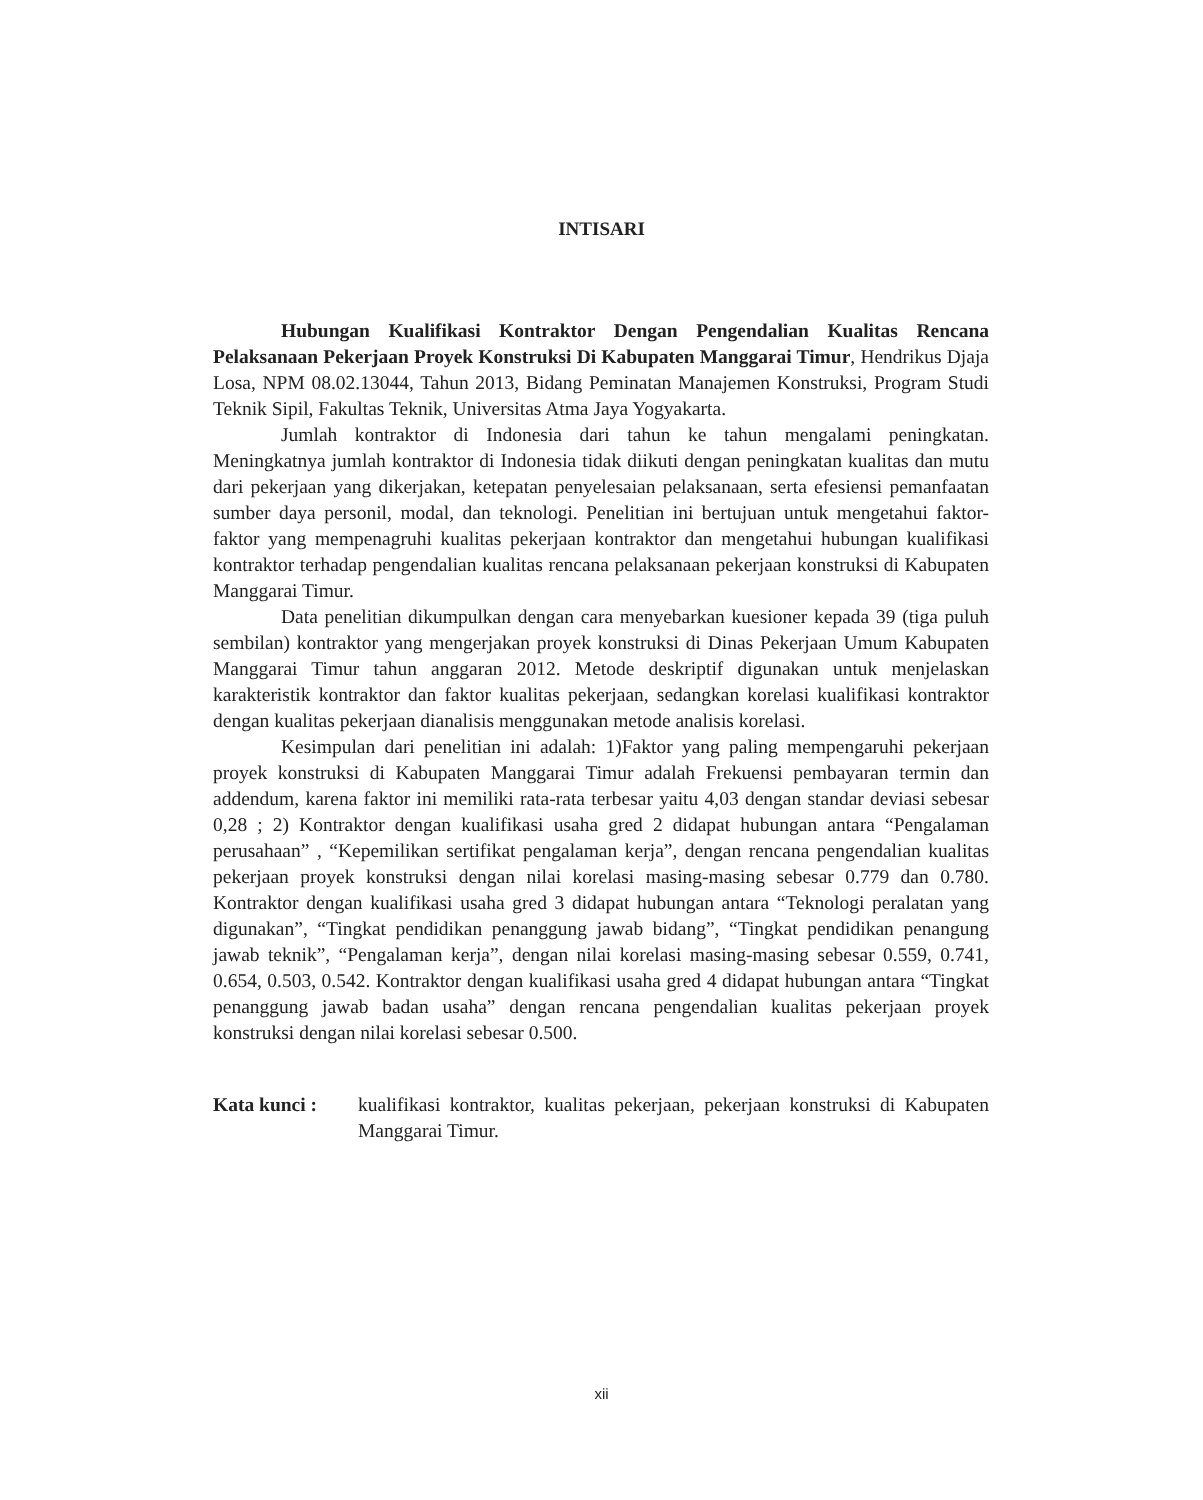INTISARI
Hubungan Kualifikasi Kontraktor Dengan Pengendalian Kualitas Rencana Pelaksanaan Pekerjaan Proyek Konstruksi Di Kabupaten Manggarai Timur, Hendrikus Djaja Losa, NPM 08.02.13044, Tahun 2013, Bidang Peminatan Manajemen Konstruksi, Program Studi Teknik Sipil, Fakultas Teknik, Universitas Atma Jaya Yogyakarta.
Jumlah kontraktor di Indonesia dari tahun ke tahun mengalami peningkatan. Meningkatnya jumlah kontraktor di Indonesia tidak diikuti dengan peningkatan kualitas dan mutu dari pekerjaan yang dikerjakan, ketepatan penyelesaian pelaksanaan, serta efesiensi pemanfaatan sumber daya personil, modal, dan teknologi. Penelitian ini bertujuan untuk mengetahui faktor-faktor yang mempenagruhi kualitas pekerjaan kontraktor dan mengetahui hubungan kualifikasi kontraktor terhadap pengendalian kualitas rencana pelaksanaan pekerjaan konstruksi di Kabupaten Manggarai Timur.
Data penelitian dikumpulkan dengan cara menyebarkan kuesioner kepada 39 (tiga puluh sembilan) kontraktor yang mengerjakan proyek konstruksi di Dinas Pekerjaan Umum Kabupaten Manggarai Timur tahun anggaran 2012. Metode deskriptif digunakan untuk menjelaskan karakteristik kontraktor dan faktor kualitas pekerjaan, sedangkan korelasi kualifikasi kontraktor dengan kualitas pekerjaan dianalisis menggunakan metode analisis korelasi.
Kesimpulan dari penelitian ini adalah: 1)Faktor yang paling mempengaruhi pekerjaan proyek konstruksi di Kabupaten Manggarai Timur adalah Frekuensi pembayaran termin dan addendum, karena faktor ini memiliki rata-rata terbesar yaitu 4,03 dengan standar deviasi sebesar 0,28 ; 2) Kontraktor dengan kualifikasi usaha gred 2 didapat hubungan antara “Pengalaman perusahaan” , “Kepemilikan sertifikat pengalaman kerja”, dengan rencana pengendalian kualitas pekerjaan proyek konstruksi dengan nilai korelasi masing-masing sebesar 0.779 dan 0.780. Kontraktor dengan kualifikasi usaha gred 3 didapat hubungan antara “Teknologi peralatan yang digunakan”, “Tingkat pendidikan penanggung jawab bidang”, “Tingkat pendidikan penangung jawab teknik”, “Pengalaman kerja”, dengan nilai korelasi masing-masing sebesar 0.559, 0.741, 0.654, 0.503, 0.542. Kontraktor dengan kualifikasi usaha gred 4 didapat hubungan antara “Tingkat penanggung jawab badan usaha” dengan rencana pengendalian kualitas pekerjaan proyek konstruksi dengan nilai korelasi sebesar 0.500.
Kata kunci : kualifikasi kontraktor, kualitas pekerjaan, pekerjaan konstruksi di Kabupaten Manggarai Timur.
xii